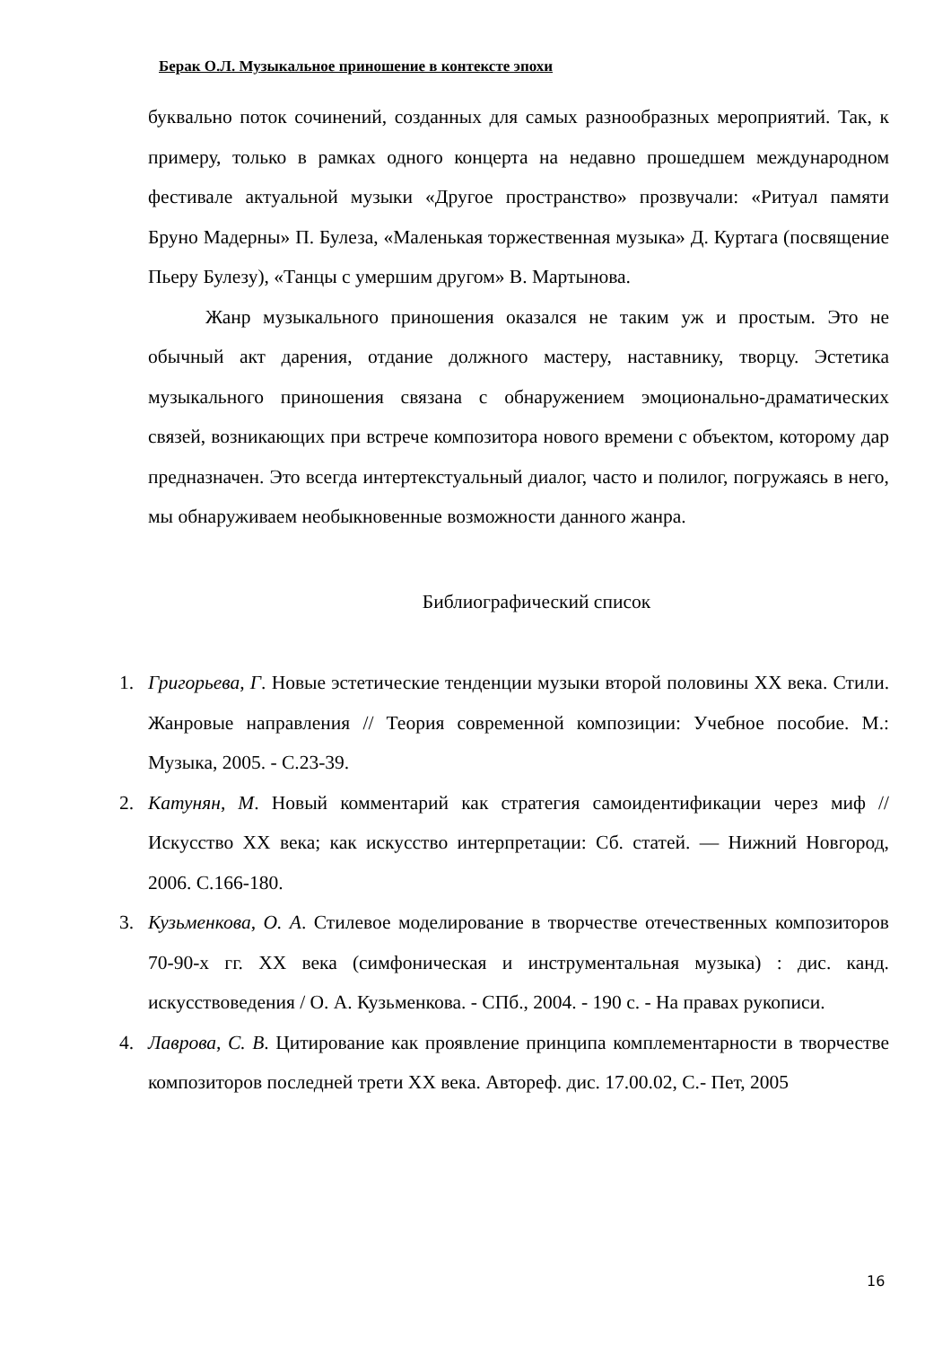Берак О.Л. Музыкальное приношение в контексте эпохи
буквально поток сочинений, созданных для самых разнообразных мероприятий. Так, к примеру, только в рамках одного концерта на недавно прошедшем международном фестивале актуальной музыки «Другое пространство» прозвучали: «Ритуал памяти Бруно Мадерны» П. Булеза, «Маленькая торжественная музыка» Д. Куртага (посвящение Пьеру Булезу), «Танцы с умершим другом» В. Мартынова.
Жанр музыкального приношения оказался не таким уж и простым. Это не обычный акт дарения, отдание должного мастеру, наставнику, творцу. Эстетика музыкального приношения связана с обнаружением эмоционально-драматических связей, возникающих при встрече композитора нового времени с объектом, которому дар предназначен. Это всегда интертекстуальный диалог, часто и полилог, погружаясь в него, мы обнаруживаем необыкновенные возможности данного жанра.
Библиографический список
1. Григорьева, Г. Новые эстетические тенденции музыки второй половины XX века. Стили. Жанровые направления // Теория современной композиции: Учебное пособие. М.: Музыка, 2005. - С.23-39.
2. Катунян, М. Новый комментарий как стратегия самоидентификации через миф //Искусство XX века; как искусство интерпретации: Сб. статей. — Нижний Новгород, 2006. С.166-180.
3. Кузьменкова, О. А. Стилевое моделирование в творчестве отечественных композиторов 70-90-х гг. XX века (симфоническая и инструментальная музыка) : дис. канд. искусствоведения / О. А. Кузьменкова. - СПб., 2004. - 190 с. - На правах рукописи.
4. Лаврова, С. В. Цитирование как проявление принципа комплементарности в творчестве композиторов последней трети XX века. Автореф. дис. 17.00.02, С.- Пет, 2005
16